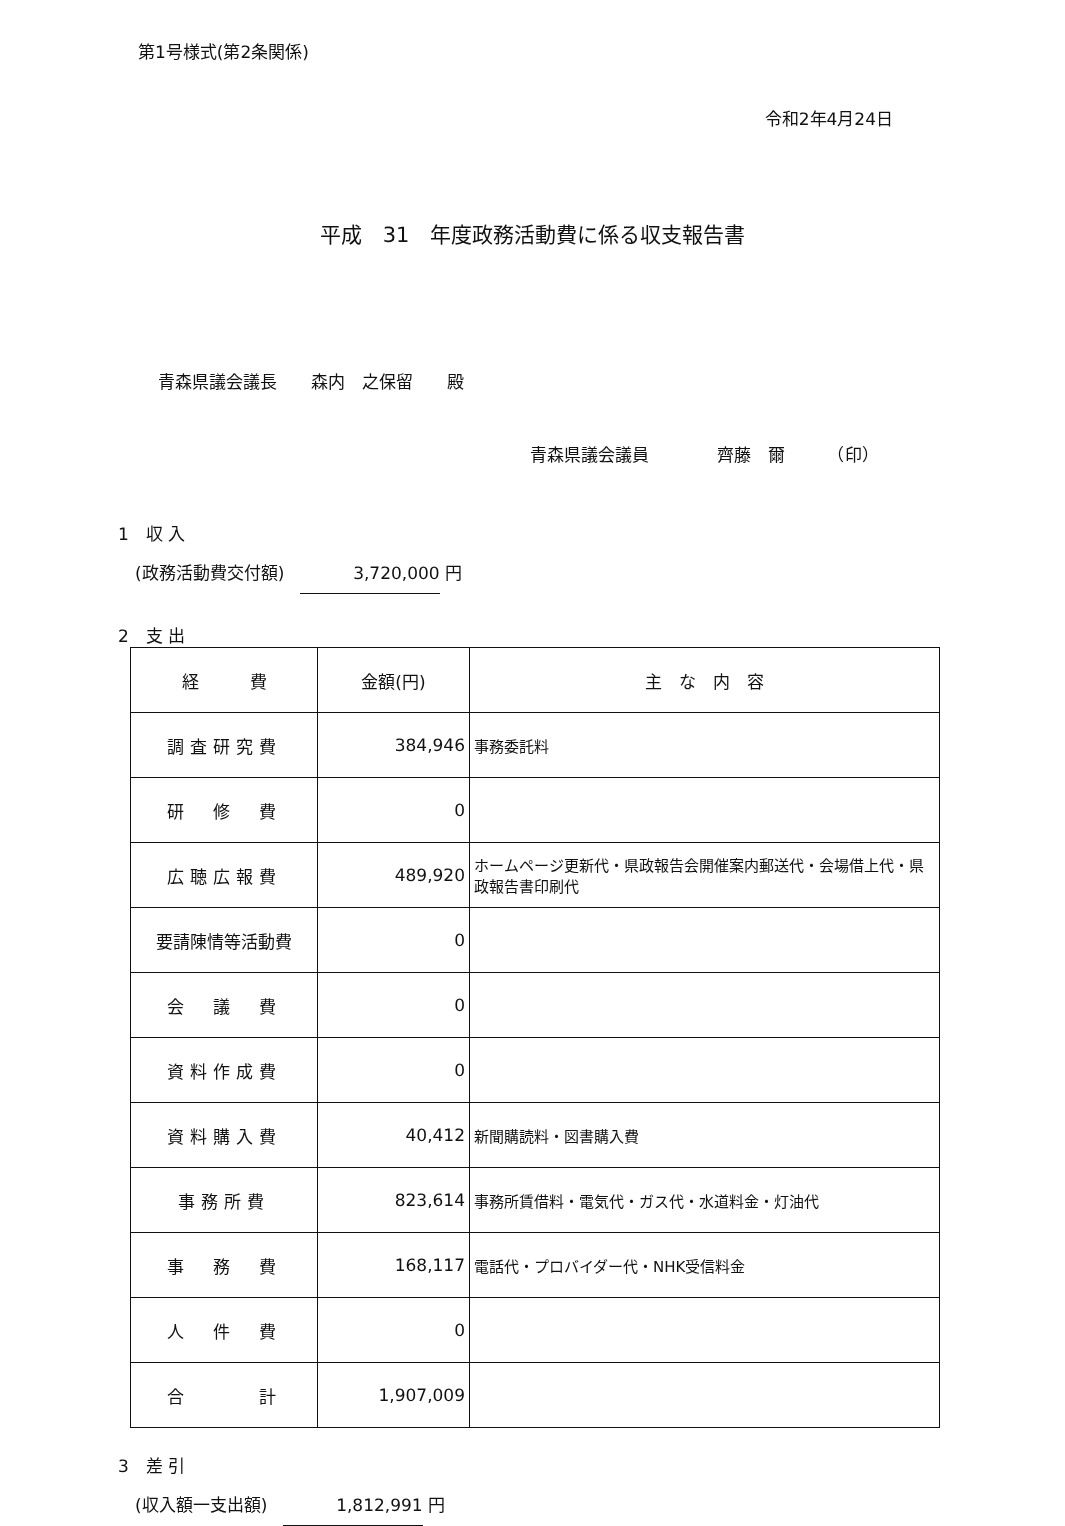第1号様式(第2条関係)
令和2年4月24日
平成　31　年度政務活動費に係る収支報告書
青森県議会議長　　森内　之保留　　殿
青森県議会議員　　　　齊藤　爾　　　（印）
1　収 入
(政務活動費交付額) 3,720,000 円
2　支 出
| 経 費 | 金額(円) | 主 な 内 容 |
| --- | --- | --- |
| 調査研究費 | 384,946 | 事務委託料 |
| 研 修 費 | 0 | |
| 広聴広報費 | 489,920 | ホームページ更新代・県政報告会開催案内郵送代・会場借上代・県政報告書印刷代 |
| 要請陳情等活動費 | 0 | |
| 会 議 費 | 0 | |
| 資料作成費 | 0 | |
| 資料購入費 | 40,412 | 新聞購読料・図書購入費 |
| 事務所費 | 823,614 | 事務所賃借料・電気代・ガス代・水道料金・灯油代 |
| 事 務 費 | 168,117 | 電話代・プロバイダー代・NHK受信料金 |
| 人 件 費 | 0 | |
| 合 計 | 1,907,009 | |
3　差 引
(収入額一支出額) 1,812,991 円